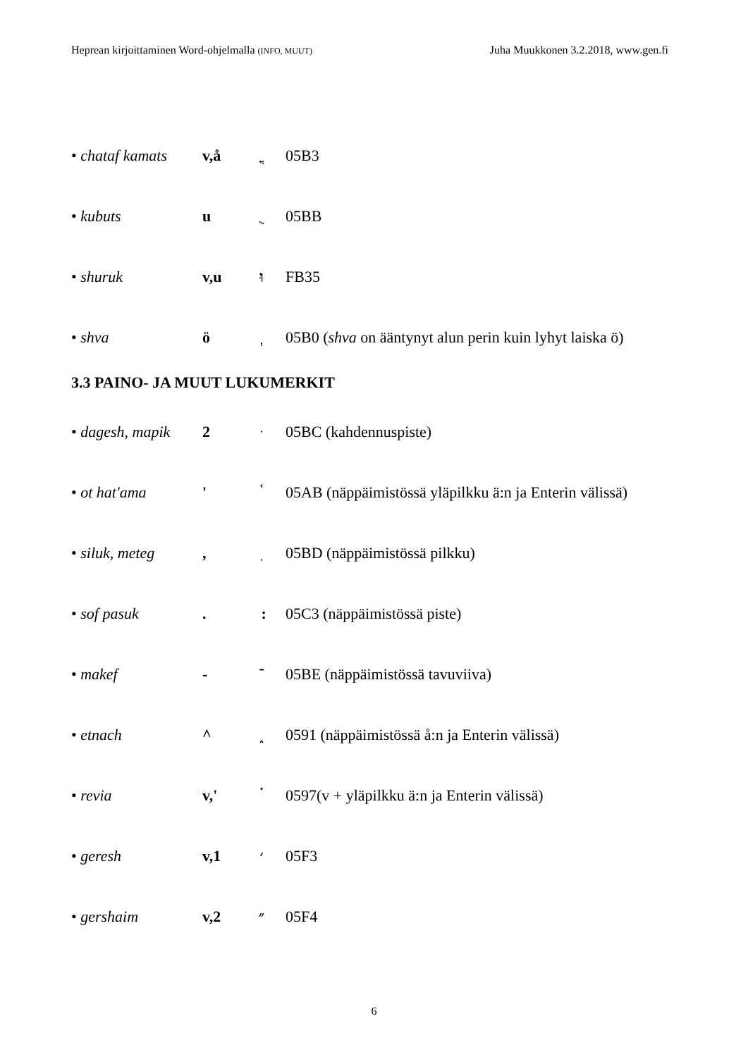Heprean kirjoittaminen Word-ohjelmalla (INFO, MUUT) Juha Muukkonen 3.2.2018, www.gen.fi
• chataf kamats v,å ֳ 05B3
• kubuts u ֻ 05BB
• shuruk v,u וּ FB35
• shva ö ְ 05B0 (shva on ääntynyt alun perin kuin lyhyt laiska ö)
3.3 PAINO- JA MUUT LUKUMERKIT
• dagesh, mapik 2 ּ 05BC (kahdennuspiste)
• ot hat'ama ' ֫ 05AB (näppäimistössä yläpilkku ä:n ja Enterin välissä)
• siluk, meteg, ֽ 05BD (näppäimistössä pilkku)
• sof pasuk. ׃ 05C3 (näppäimistössä piste)
• makef - ־ 05BE (näppäimistössä tavuviiva)
• etnach ^ ֑ 0591 (näppäimistössä å:n ja Enterin välissä)
• revia v,' ֗ 0597(v + yläpilkku ä:n ja Enterin välissä)
• geresh v,1 ׳ 05F3
• gershaim v,2 ״ 05F4
6